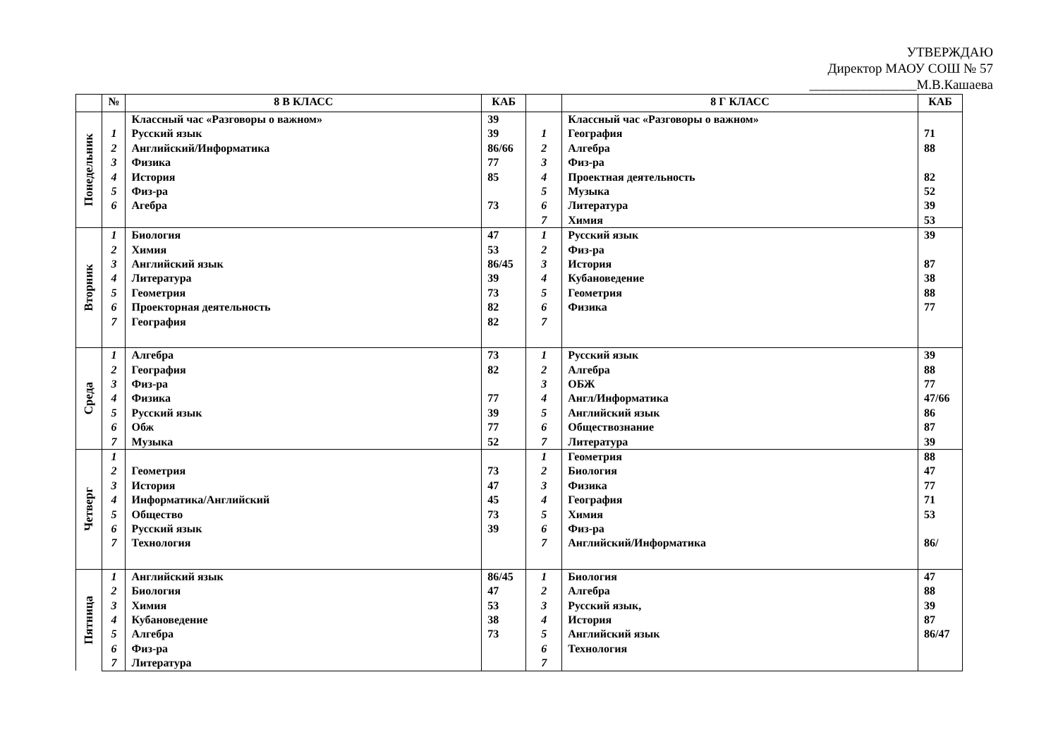УТВЕРЖДАЮ
Директор МАОУ СОШ № 57
________________М.В.Кашаева
| | № | 8 В КЛАСС | КАБ | | 8 Г КЛАСС | КАБ |
| --- | --- | --- | --- | --- | --- | --- |
| Понедельник | | Классный час «Разговоры о важном» | 39 | | Классный час «Разговоры о важном» | |
| | 1 | Русский язык | 39 | 1 | География | 71 |
| | 2 | Английский/Информатика | 86/66 | 2 | Алгебра | 88 |
| | 3 | Физика | 77 | 3 | Физ-ра | |
| | 4 | История | 85 | 4 | Проектная деятельность | 82 |
| | 5 | Физ-ра | | 5 | Музыка | 52 |
| | 6 | Агебра | 73 | 6 | Литература | 39 |
| | | | | 7 | Химия | 53 |
| Вторник | 1 | Биология | 47 | 1 | Русский язык | 39 |
| | 2 | Химия | 53 | 2 | Физ-ра | |
| | 3 | Английский язык | 86/45 | 3 | История | 87 |
| | 4 | Литература | 39 | 4 | Кубановедение | 38 |
| | 5 | Геометрия | 73 | 5 | Геометрия | 88 |
| | 6 | Проекторная деятельность | 82 | 6 | Физика | 77 |
| | 7 | География | 82 | 7 | | |
| Среда | 1 | Алгебра | 73 | 1 | Русский язык | 39 |
| | 2 | География | 82 | 2 | Алгебра | 88 |
| | 3 | Физ-ра | | 3 | ОБЖ | 77 |
| | 4 | Физика | 77 | 4 | Англ/Информатика | 47/66 |
| | 5 | Русский язык | 39 | 5 | Английский язык | 86 |
| | 6 | Обж | 77 | 6 | Обществознание | 87 |
| | 7 | Музыка | 52 | 7 | Литература | 39 |
| Четверг | 1 | | | 1 | Геометрия | 88 |
| | 2 | Геометрия | 73 | 2 | Биология | 47 |
| | 3 | История | 47 | 3 | Физика | 77 |
| | 4 | Информатика/Английский | 45 | 4 | География | 71 |
| | 5 | Общество | 73 | 5 | Химия | 53 |
| | 6 | Русский язык | 39 | 6 | Физ-ра | |
| | 7 | Технология | | 7 | Английский/Информатика | 86/ |
| Пятница | 1 | Английский язык | 86/45 | 1 | Биология | 47 |
| | 2 | Биология | 47 | 2 | Алгебра | 88 |
| | 3 | Химия | 53 | 3 | Русский язык, | 39 |
| | 4 | Кубановедение | 38 | 4 | История | 87 |
| | 5 | Алгебра | 73 | 5 | Английский язык | 86/47 |
| | 6 | Физ-ра | | 6 | Технология | |
| | 7 | Литература | | 7 | | |